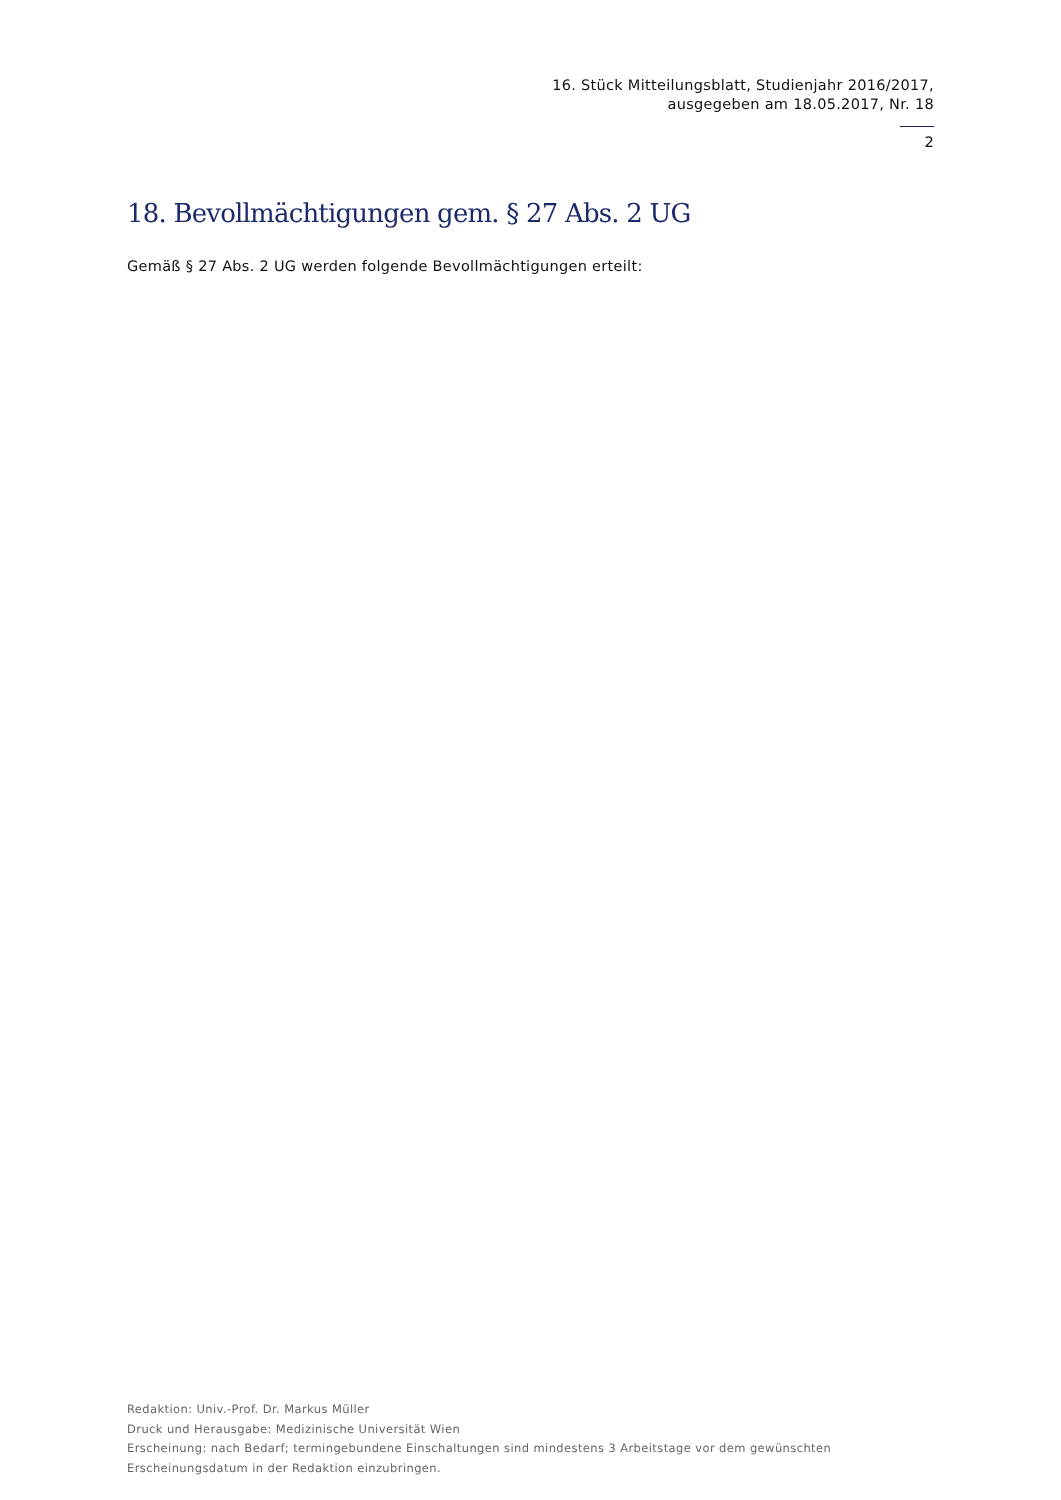16. Stück Mitteilungsblatt, Studienjahr 2016/2017,
ausgegeben am 18.05.2017, Nr. 18
2
18. Bevollmächtigungen gem. § 27 Abs. 2 UG
Gemäß § 27 Abs. 2 UG werden folgende Bevollmächtigungen erteilt:
Redaktion: Univ.-Prof. Dr. Markus Müller
Druck und Herausgabe: Medizinische Universität Wien
Erscheinung: nach Bedarf; termingebundene Einschaltungen sind mindestens 3 Arbeitstage vor dem gewünschten
Erscheinungsdatum in der Redaktion einzubringen.